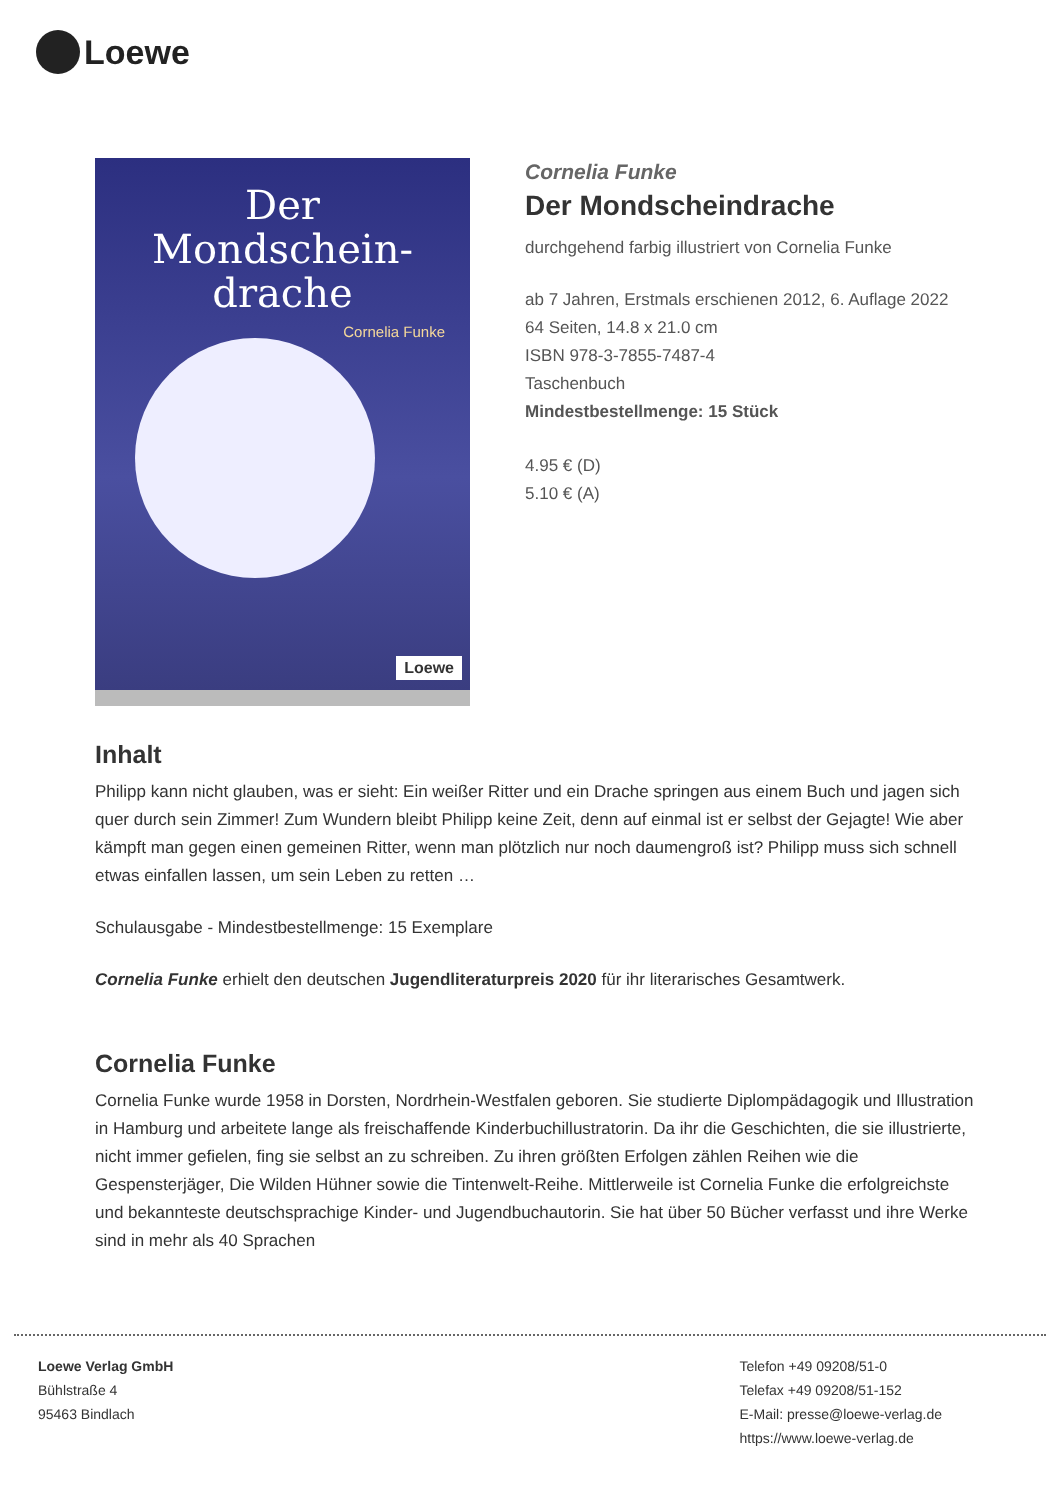Loewe
Der
Mondschein-
drache
Cornelia Funke
Loewe
Cornelia Funke
Der Mondscheindrache
durchgehend farbig illustriert von Cornelia Funke
ab 7 Jahren, Erstmals erschienen 2012, 6. Auflage 2022
64 Seiten, 14.8 x 21.0 cm
ISBN 978-3-7855-7487-4
Taschenbuch
Mindestbestellmenge: 15 Stück
4.95 € (D)
5.10 € (A)
Inhalt
Philipp kann nicht glauben, was er sieht: Ein weißer Ritter und ein Drache springen aus einem Buch und jagen sich quer durch sein Zimmer! Zum Wundern bleibt Philipp keine Zeit, denn auf einmal ist er selbst der Gejagte! Wie aber kämpft man gegen einen gemeinen Ritter, wenn man plötzlich nur noch daumengroß ist? Philipp muss sich schnell etwas einfallen lassen, um sein Leben zu retten …
Schulausgabe - Mindestbestellmenge: 15 Exemplare
Cornelia Funke erhielt den deutschen Jugendliteraturpreis 2020 für ihr literarisches Gesamtwerk.
Cornelia Funke
Cornelia Funke wurde 1958 in Dorsten, Nordrhein-Westfalen geboren. Sie studierte Diplompädagogik und Illustration in Hamburg und arbeitete lange als freischaffende Kinderbuchillustratorin. Da ihr die Geschichten, die sie illustrierte, nicht immer gefielen, fing sie selbst an zu schreiben. Zu ihren größten Erfolgen zählen Reihen wie die Gespensterjäger, Die Wilden Hühner sowie die Tintenwelt-Reihe. Mittlerweile ist Cornelia Funke die erfolgreichste und bekannteste deutschsprachige Kinder- und Jugendbuchautorin. Sie hat über 50 Bücher verfasst und ihre Werke sind in mehr als 40 Sprachen
Loewe Verlag GmbH
Bühlstraße 4
95463 Bindlach
Telefon +49 09208/51-0
Telefax +49 09208/51-152
E-Mail: presse@loewe-verlag.de
https://www.loewe-verlag.de